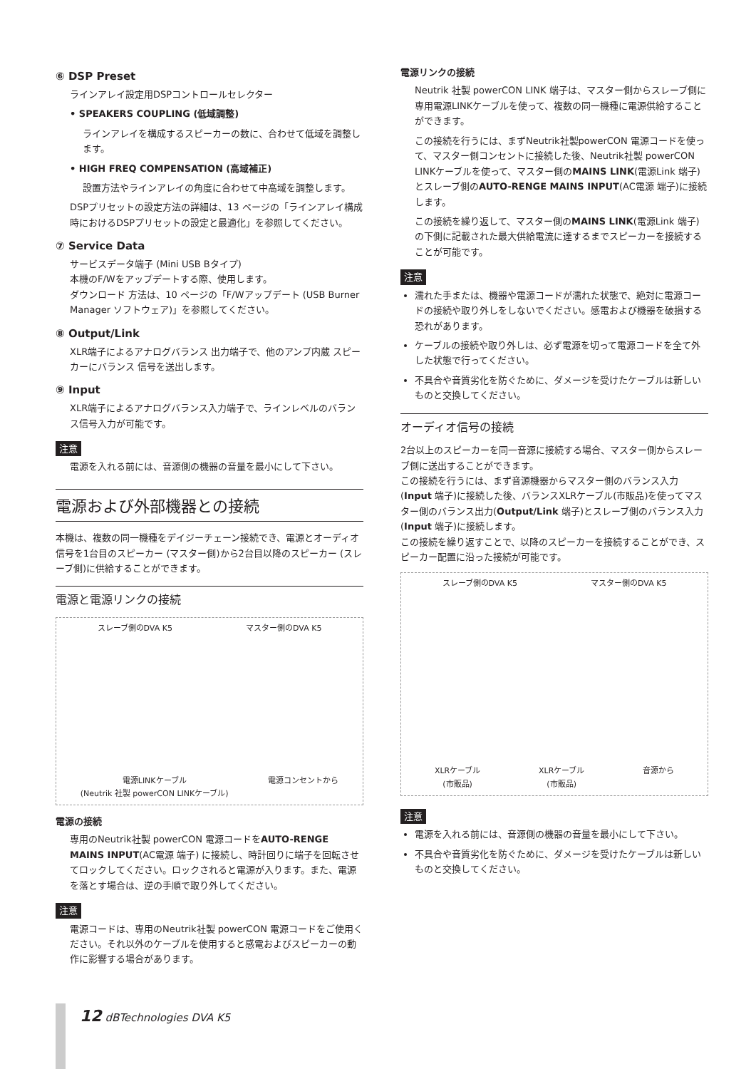⑥ DSP Preset
ラインアレイ設定用DSPコントロールセレクター
• SPEAKERS COUPLING (低域調整)
ラインアレイを構成するスピーカーの数に、合わせて低域を調整します。
• HIGH FREQ COMPENSATION (高域補正)
設置方法やラインアレイの角度に合わせて中高域を調整します。
DSPプリセットの設定方法の詳細は、13 ページの「ラインアレイ構成時におけるDSPプリセットの設定と最適化」を参照してください。
⑦ Service Data
サービスデータ端子 (Mini USB Bタイプ)
本機のF/Wをアップデートする際、使用します。
ダウンロード 方法は、10 ページの「F/Wアップデート (USB Burner Manager ソフトウェア)」を参照してください。
⑧ Output/Link
XLR端子によるアナログバランス 出力端子で、他のアンプ内蔵 スピーカーにバランス 信号を送出します。
⑨ Input
XLR端子によるアナログバランス入力端子で、ラインレベルのバランス信号入力が可能です。
注意
電源を入れる前には、音源側の機器の音量を最小にして下さい。
電源および外部機器との接続
本機は、複数の同一機種をデイジーチェーン接続でき、電源とオーディオ信号を1台目のスピーカー (マスター側)から2台目以降のスピーカー (スレーブ側)に供給することができます。
電源と電源リンクの接続
スレーブ側のDVA K5 マスター側のDVA K5
電源LINKケーブル
(Neutrik 社製 powerCON LINKケーブル) 電源コンセントから
電源の接続
専用のNeutrik社製 powerCON 電源コードをAUTO-RENGE MAINS INPUT(AC電源 端子) に接続し、時計回りに端子を回転させてロックしてください。ロックされると電源が入ります。また、電源を落とす場合は、逆の手順で取り外してください。
注意
電源コードは、専用のNeutrik社製 powerCON 電源コードをご使用ください。それ以外のケーブルを使用すると感電およびスピーカーの動作に影響する場合があります。
電源リンクの接続
Neutrik 社製 powerCON LINK 端子は、マスター側からスレーブ側に専用電源LINKケーブルを使って、複数の同一機種に電源供給することができます。
この接続を行うには、まずNeutrik社製powerCON 電源コードを使って、マスター側コンセントに接続した後、Neutrik社製 powerCON LINKケーブルを使って、マスター側のMAINS LINK(電源Link 端子)とスレーブ側のAUTO-RENGE MAINS INPUT(AC電源 端子)に接続します。
この接続を繰り返して、マスター側のMAINS LINK(電源Link 端子)の下側に記載された最大供給電流に達するまでスピーカーを接続することが可能です。
注意
濡れた手または、機器や電源コードが濡れた状態で、絶対に電源コードの接続や取り外しをしないでください。感電および機器を破損する恐れがあります。
ケーブルの接続や取り外しは、必ず電源を切って電源コードを全て外した状態で行ってください。
不具合や音質劣化を防ぐために、ダメージを受けたケーブルは新しいものと交換してください。
オーディオ信号の接続
2台以上のスピーカーを同一音源に接続する場合、マスター側からスレーブ側に送出することができます。
この接続を行うには、まず音源機器からマスター側のバランス入力(Input 端子)に接続した後、バランスXLRケーブル(市販品)を使ってマスター側のバランス出力(Output/Link 端子)とスレーブ側のバランス入力(Input 端子)に接続します。
この接続を繰り返すことで、以降のスピーカーを接続することができ、スピーカー配置に沿った接続が可能です。
スレーブ側のDVA K5 マスター側のDVA K5
XLRケーブル
(市販品) XLRケーブル
(市販品) 音源から
注意
電源を入れる前には、音源側の機器の音量を最小にして下さい。
不具合や音質劣化を防ぐために、ダメージを受けたケーブルは新しいものと交換してください。
12 dBTechnologies DVA K5